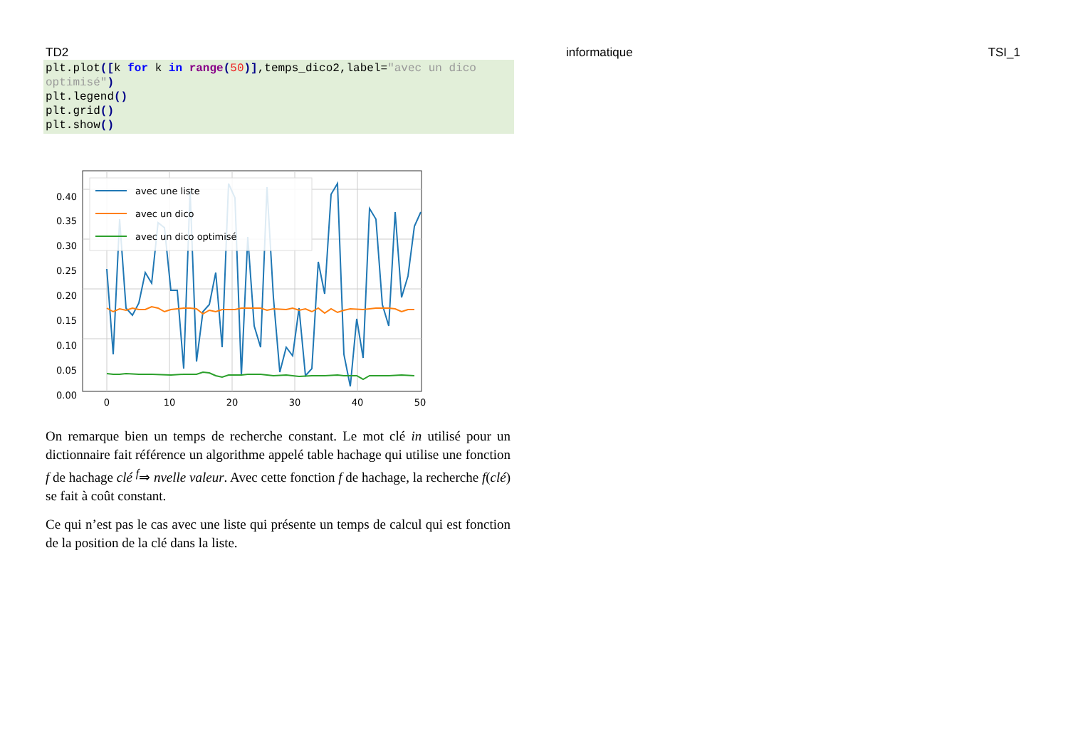TD2 informatique TSI_1
plt.plot([k for k in range(50)],temps_dico2,label="avec un dico optimisé")
plt.legend()
plt.grid()
plt.show()
avec une liste
avec un dico
avec un dico optimisé
0.40
0.35
0.30
0.25
0.20
0.15
0.10
0.05
0.00
0
10
20
30
40
50
On remarque bien un temps de recherche constant. Le mot clé in utilisé pour un dictionnaire fait référence un algorithme appelé table hachage qui utilise une fonction f de hachage clé <sup>f</sup>⇒ nvelle valeur. Avec cette fonction f de hachage, la recherche f(clé) se fait à coût constant.
Ce qui n’est pas le cas avec une liste qui présente un temps de calcul qui est fonction de la position de la clé dans la liste.